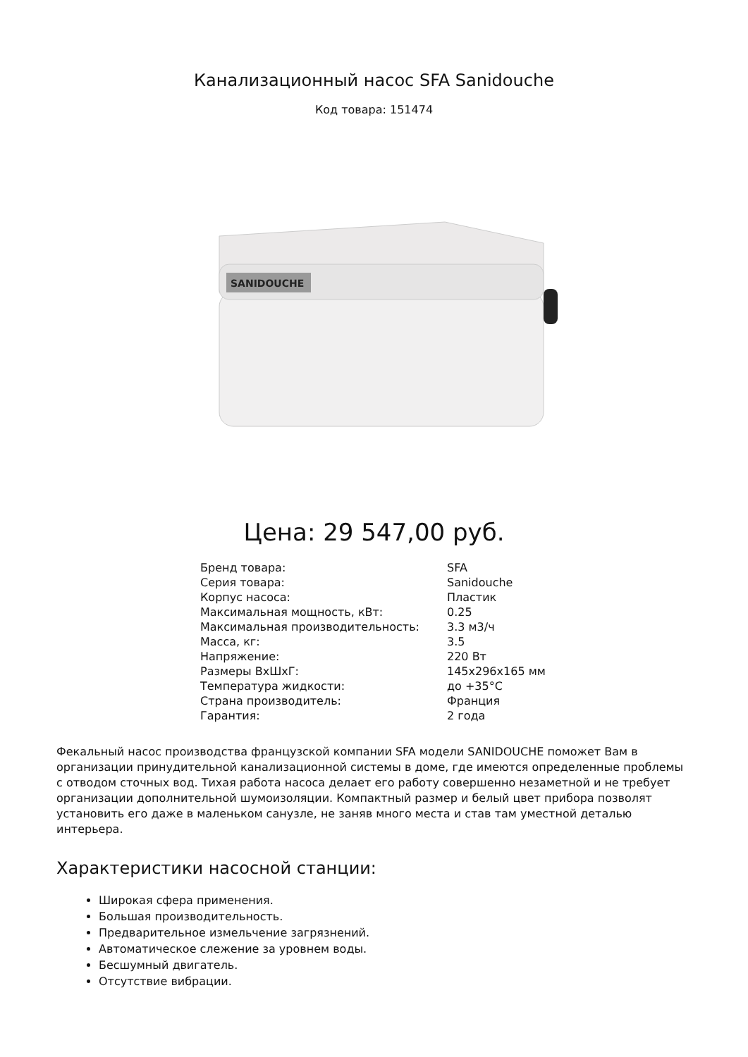Канализационный насос SFA Sanidouche
Код товара: 151474
SANIDOUCHE
Цена: 29 547,00 руб.
| Бренд товара: | SFA |
| Серия товара: | Sanidouche |
| Корпус насоса: | Пластик |
| Максимальная мощность, кВт: | 0.25 |
| Максимальная производительность: | 3.3 м3/ч |
| Масса, кг: | 3.5 |
| Напряжение: | 220 Вт |
| Размеры ВхШхГ: | 145x296x165 мм |
| Температура жидкости: | до +35°C |
| Страна производитель: | Франция |
| Гарантия: | 2 года |
Фекальный насос производства французской компании SFA модели SANIDOUCHE поможет Вам в организации принудительной канализационной системы в доме, где имеются определенные проблемы с отводом сточных вод. Тихая работа насоса делает его работу совершенно незаметной и не требует организации дополнительной шумоизоляции. Компактный размер и белый цвет прибора позволят установить его даже в маленьком санузле, не заняв много места и став там уместной деталью интерьера.
Характеристики насосной станции:
Широкая сфера применения.
Большая производительность.
Предварительное измельчение загрязнений.
Автоматическое слежение за уровнем воды.
Бесшумный двигатель.
Отсутствие вибрации.